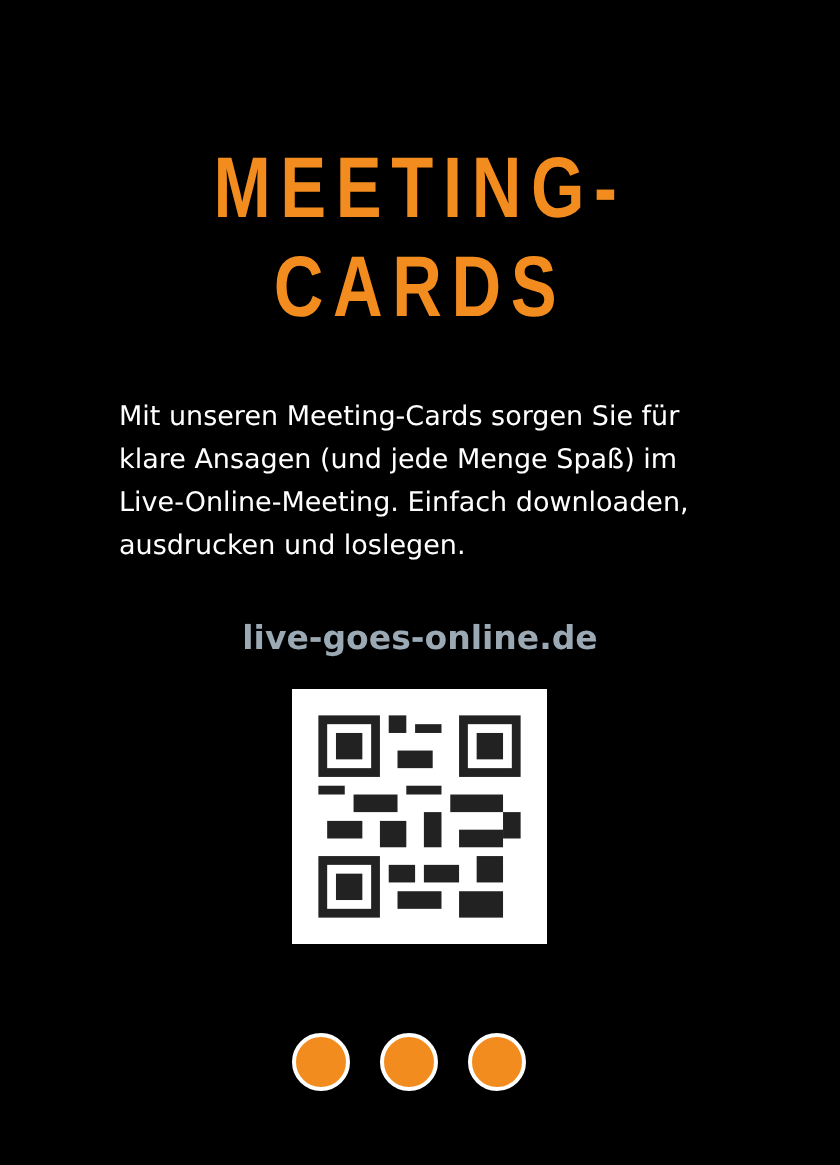MEETING-CARDS
Mit unseren Meeting-Cards sorgen Sie für klare Ansagen (und jede Menge Spaß) im Live-Online-Meeting. Einfach downloaden, ausdrucken und loslegen.
live-goes-online.de